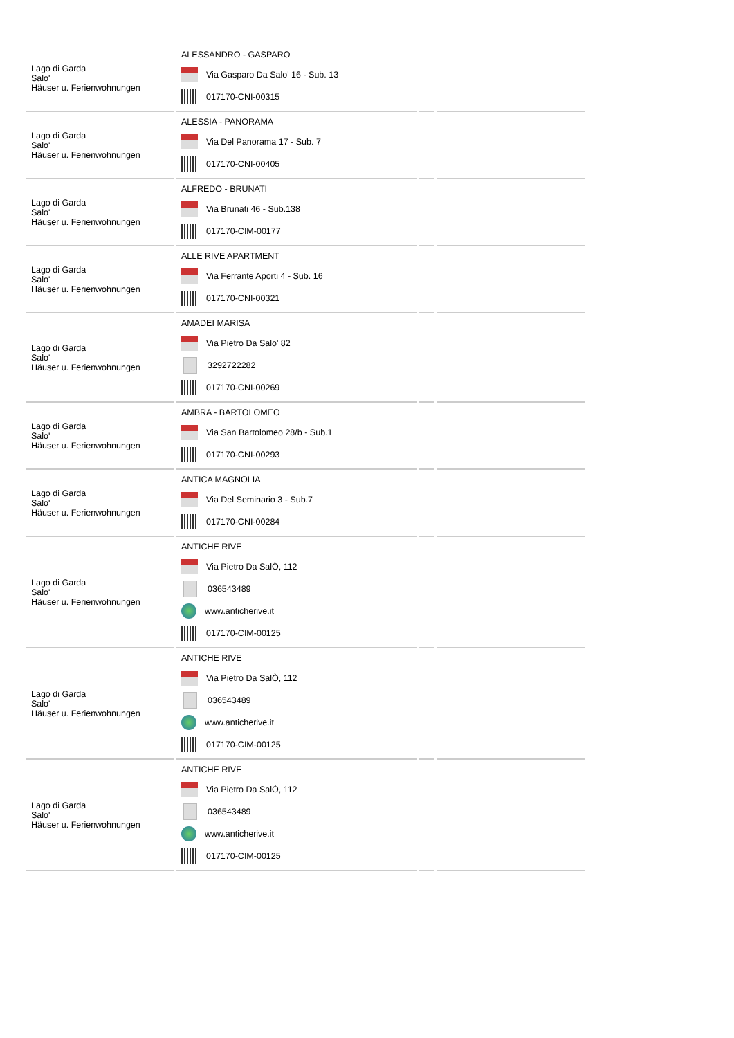| Lago di Garda Salo' Häuser u. Ferienwohnungen | ALESSANDRO - GASPARO Via Gasparo Da Salo' 16 - Sub. 13 017170-CNI-00315 | | |
| Lago di Garda Salo' Häuser u. Ferienwohnungen | ALESSIA - PANORAMA Via Del Panorama 17 - Sub. 7 017170-CNI-00405 | | |
| Lago di Garda Salo' Häuser u. Ferienwohnungen | ALFREDO - BRUNATI Via Brunati 46 - Sub.138 017170-CIM-00177 | | |
| Lago di Garda Salo' Häuser u. Ferienwohnungen | ALLE RIVE APARTMENT Via Ferrante Aporti 4 - Sub. 16 017170-CNI-00321 | | |
| Lago di Garda Salo' Häuser u. Ferienwohnungen | AMADEI MARISA Via Pietro Da Salo' 82 3292722282 017170-CNI-00269 | | |
| Lago di Garda Salo' Häuser u. Ferienwohnungen | AMBRA - BARTOLOMEO Via San Bartolomeo 28/b - Sub.1 017170-CNI-00293 | | |
| Lago di Garda Salo' Häuser u. Ferienwohnungen | ANTICA MAGNOLIA Via Del Seminario 3 - Sub.7 017170-CNI-00284 | | |
| Lago di Garda Salo' Häuser u. Ferienwohnungen | ANTICHE RIVE Via Pietro Da SalÒ, 112 036543489 www.anticherive.it 017170-CIM-00125 | | |
| Lago di Garda Salo' Häuser u. Ferienwohnungen | ANTICHE RIVE Via Pietro Da SalÒ, 112 036543489 www.anticherive.it 017170-CIM-00125 | | |
| Lago di Garda Salo' Häuser u. Ferienwohnungen | ANTICHE RIVE Via Pietro Da SalÒ, 112 036543489 www.anticherive.it 017170-CIM-00125 | | |